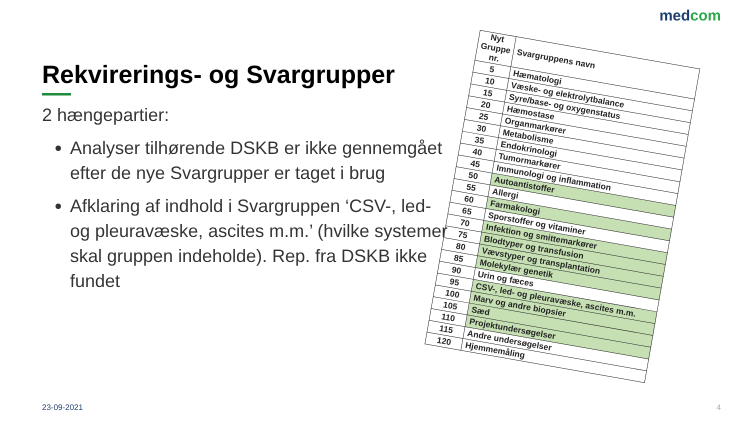medcom
Rekvirerings- og Svargrupper
2 hængepartier:
Analyser tilhørende DSKB er ikke gennemgået efter de nye Svargrupper er taget i brug
Afklaring af indhold i Svargruppen ‘CSV-, led- og pleuravæske, ascites m.m.’ (hvilke systemer skal gruppen indeholde). Rep. fra DSKB ikke fundet
| Nyt Gruppe nr. | Svargruppens navn |
| --- | --- |
| 5 | Hæmatologi |
| 10 | Væske- og elektrolytbalance |
| 15 | Syre/base- og oxygenstatus |
| 20 | Hæmostase |
| 25 | Organmarkører |
| 30 | Metabolisme |
| 35 | Endokrinologi |
| 40 | Tumormarkører |
| 45 | Immunologi og inflammation |
| 50 | Autoantistoffer |
| 55 | Allergi |
| 60 | Farmakologi |
| 65 | Sporstoffer og vitaminer |
| 70 | Infektion og smittemarkører |
| 75 | Blodtyper og transfusion |
| 80 | Vævstyper og transplantation |
| 85 | Molekylær genetik |
| 90 | Urin og fæces |
| 95 | CSV-, led- og pleuravæske, ascites m.m. |
| 100 | Marv og andre biopsier |
| 105 | Sæd |
| 110 | Projektundersøgelser |
| 115 | Andre undersøgelser |
| 120 | Hjemmemåling |
23-09-2021 4